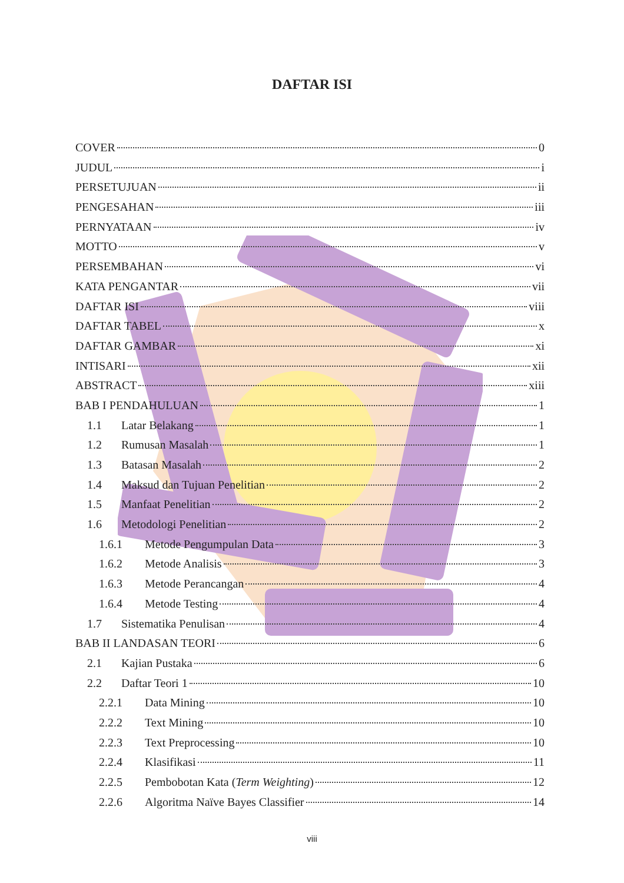DAFTAR ISI
COVER 0
JUDUL i
PERSETUJUAN ii
PENGESAHAN iii
PERNYATAAN iv
MOTTO v
PERSEMBAHAN vi
KATA PENGANTAR vii
DAFTAR ISI viii
DAFTAR TABEL x
DAFTAR GAMBAR xi
INTISARI xii
ABSTRACT xiii
BAB I PENDAHULUAN 1
1.1 Latar Belakang 1
1.2 Rumusan Masalah 1
1.3 Batasan Masalah 2
1.4 Maksud dan Tujuan Penelitian 2
1.5 Manfaat Penelitian 2
1.6 Metodologi Penelitian 2
1.6.1 Metode Pengumpulan Data 3
1.6.2 Metode Analisis 3
1.6.3 Metode Perancangan 4
1.6.4 Metode Testing 4
1.7 Sistematika Penulisan 4
BAB II LANDASAN TEORI 6
2.1 Kajian Pustaka 6
2.2 Daftar Teori 1 10
2.2.1 Data Mining 10
2.2.2 Text Mining 10
2.2.3 Text Preprocessing 10
2.2.4 Klasifikasi 11
2.2.5 Pembobotan Kata (Term Weighting) 12
2.2.6 Algoritma Naïve Bayes Classifier 14
viii